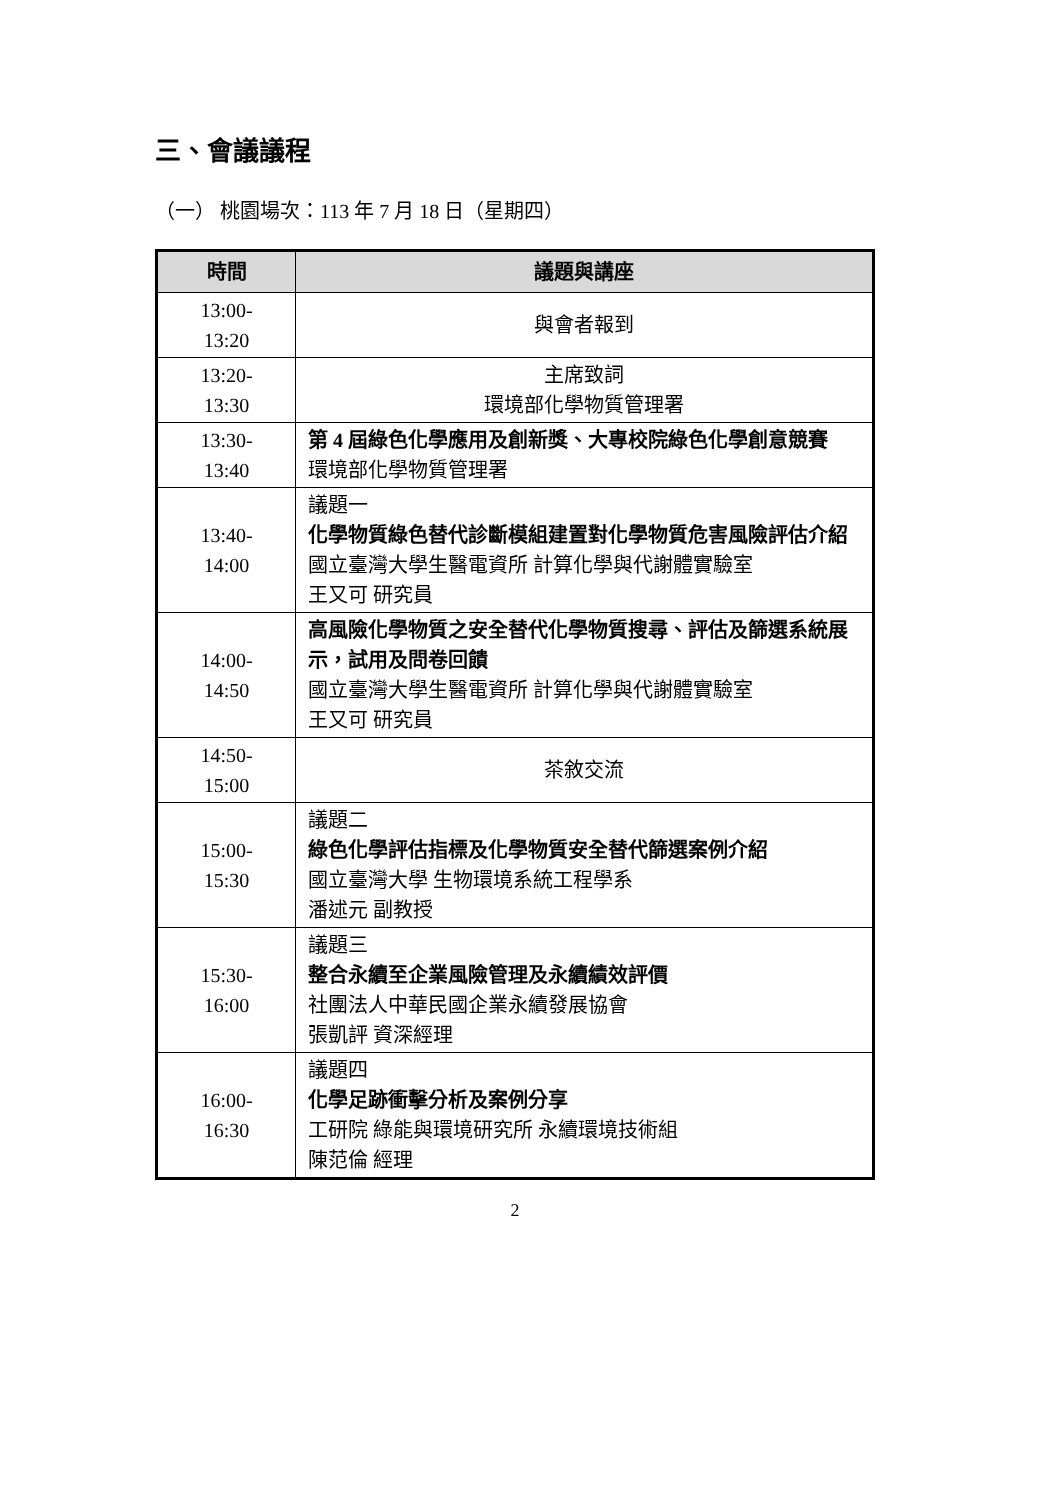三、會議議程
（一） 桃園場次：113 年 7 月 18 日（星期四）
| 時間 | 議題與講座 |
| --- | --- |
| 13:00- 13:20 | 與會者報到 |
| 13:20- 13:30 | 主席致詞 環境部化學物質管理署 |
| 13:30- 13:40 | 第 4 屆綠色化學應用及創新獎、大專校院綠色化學創意競賽 環境部化學物質管理署 |
| 13:40- 14:00 | 議題一 化學物質綠色替代診斷模組建置對化學物質危害風險評估介紹 國立臺灣大學生醫電資所 計算化學與代謝體實驗室 王又可 研究員 |
| 14:00- 14:50 | 高風險化學物質之安全替代化學物質搜尋、評估及篩選系統展示，試用及問卷回饋 國立臺灣大學生醫電資所 計算化學與代謝體實驗室 王又可 研究員 |
| 14:50- 15:00 | 茶敘交流 |
| 15:00- 15:30 | 議題二 綠色化學評估指標及化學物質安全替代篩選案例介紹 國立臺灣大學 生物環境系統工程學系 潘述元 副教授 |
| 15:30- 16:00 | 議題三 整合永續至企業風險管理及永續績效評價 社團法人中華民國企業永續發展協會 張凱評 資深經理 |
| 16:00- 16:30 | 議題四 化學足跡衝擊分析及案例分享 工研院 綠能與環境研究所 永續環境技術組 陳范倫 經理 |
2